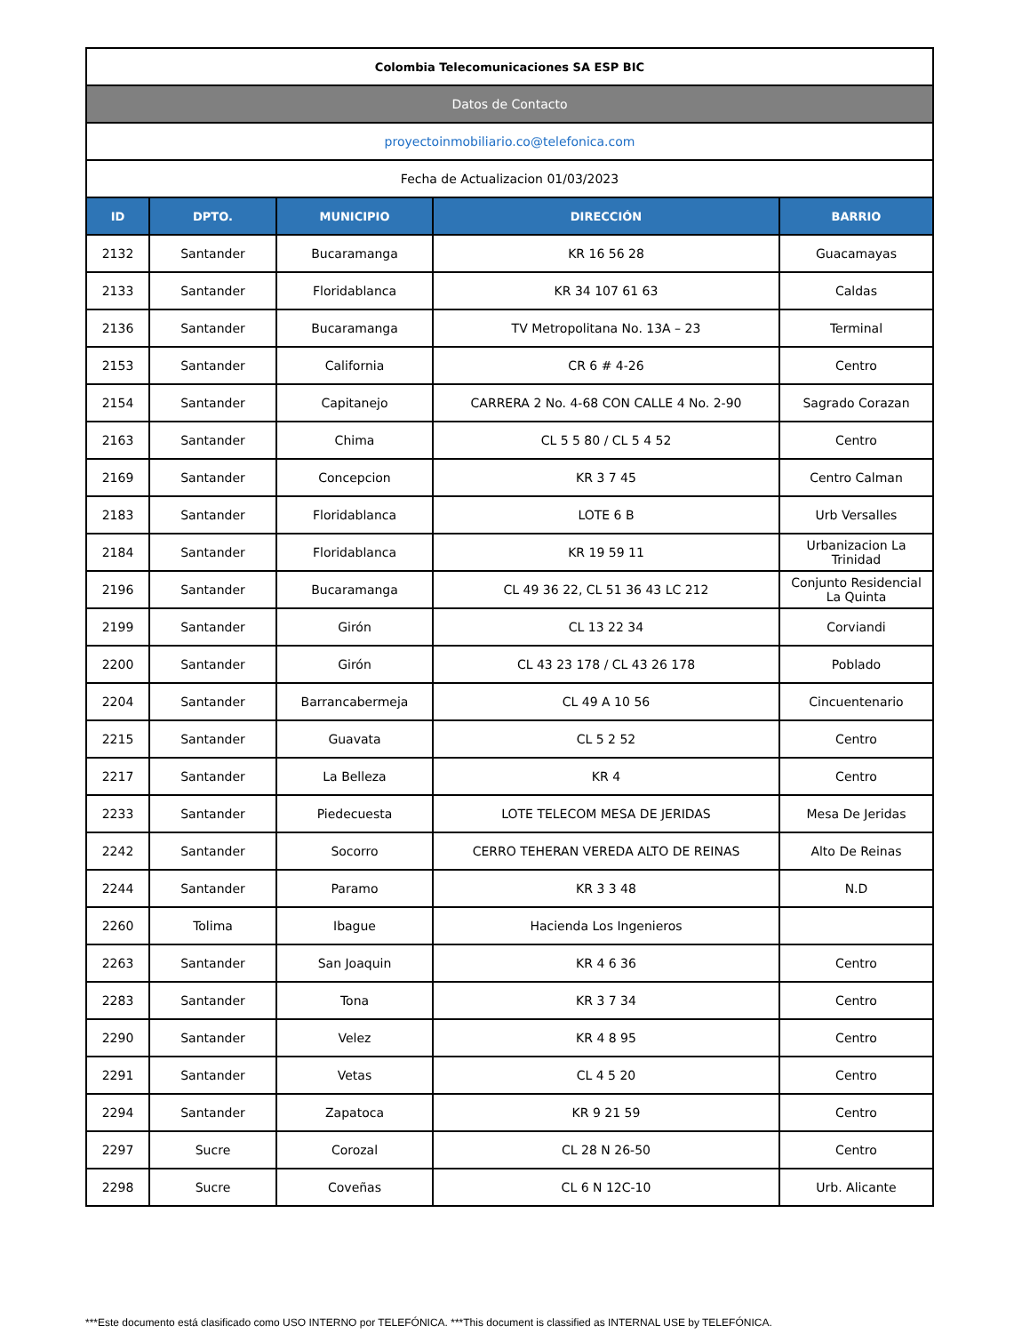| Colombia Telecomunicaciones SA ESP BIC | | | | |
| Datos de Contacto | | | | |
| proyectoinmobiliario.co@telefonica.com | | | | |
| Fecha de Actualizacion 01/03/2023 | | | | |
| ID | DPTO. | MUNICIPIO | DIRECCIÓN | BARRIO |
| 2132 | Santander | Bucaramanga | KR 16 56 28 | Guacamayas |
| 2133 | Santander | Floridablanca | KR 34 107 61 63 | Caldas |
| 2136 | Santander | Bucaramanga | TV Metropolitana No. 13A – 23 | Terminal |
| 2153 | Santander | California | CR 6 # 4-26 | Centro |
| 2154 | Santander | Capitanejo | CARRERA 2 No. 4-68 CON CALLE 4 No. 2-90 | Sagrado Corazan |
| 2163 | Santander | Chima | CL 5 5 80 / CL 5 4 52 | Centro |
| 2169 | Santander | Concepcion | KR 3 7 45 | Centro Calman |
| 2183 | Santander | Floridablanca | LOTE 6 B | Urb Versalles |
| 2184 | Santander | Floridablanca | KR 19 59 11 | Urbanizacion La Trinidad |
| 2196 | Santander | Bucaramanga | CL 49 36 22, CL 51 36 43 LC 212 | Conjunto Residencial La Quinta |
| 2199 | Santander | Girón | CL 13 22 34 | Corviandi |
| 2200 | Santander | Girón | CL 43 23 178 / CL 43 26 178 | Poblado |
| 2204 | Santander | Barrancabermeja | CL 49 A 10 56 | Cincuentenario |
| 2215 | Santander | Guavata | CL 5 2 52 | Centro |
| 2217 | Santander | La Belleza | KR 4 | Centro |
| 2233 | Santander | Piedecuesta | LOTE TELECOM MESA DE JERIDAS | Mesa De Jeridas |
| 2242 | Santander | Socorro | CERRO TEHERAN VEREDA ALTO DE REINAS | Alto De Reinas |
| 2244 | Santander | Paramo | KR 3 3 48 | N.D |
| 2260 | Tolima | Ibague | Hacienda Los Ingenieros | |
| 2263 | Santander | San Joaquin | KR 4 6 36 | Centro |
| 2283 | Santander | Tona | KR 3 7 34 | Centro |
| 2290 | Santander | Velez | KR 4 8 95 | Centro |
| 2291 | Santander | Vetas | CL 4 5 20 | Centro |
| 2294 | Santander | Zapatoca | KR 9 21 59 | Centro |
| 2297 | Sucre | Corozal | CL 28 N 26-50 | Centro |
| 2298 | Sucre | Coveñas | CL 6 N 12C-10 | Urb. Alicante |
***Este documento está clasificado como USO INTERNO por TELEFÓNICA. ***This document is classified as INTERNAL USE by TELEFÓNICA.